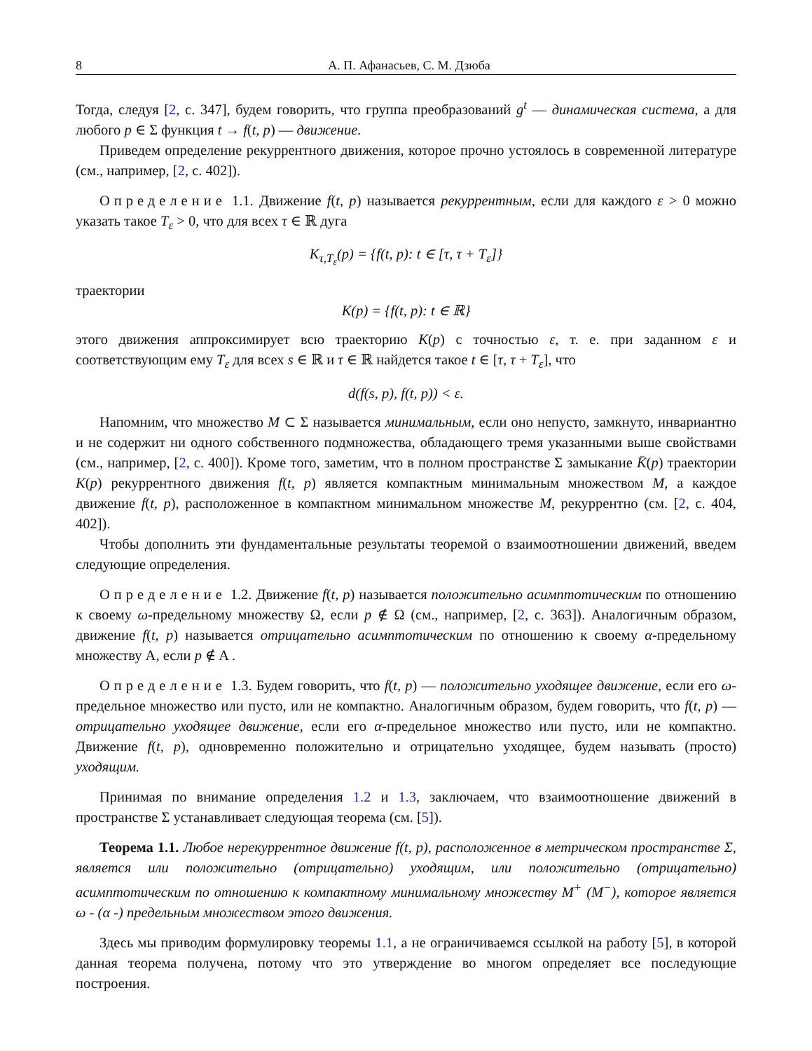8 А. П. Афанасьев, С. М. Дзюба
Тогда, следуя [2, с. 347], будем говорить, что группа преобразований g<sup>t</sup> — динамическая система, а для любого p ∈ Σ функция t → f(t, p) — движение.
Приведем определение рекуррентного движения, которое прочно устоялось в современной литературе (см., например, [2, с. 402]).
Определение 1.1. Движение f(t, p) называется рекуррентным, если для каждого ε > 0 можно указать такое T<sub>ε</sub> > 0, что для всех τ ∈ ℝ дуга
K<sub>τ,T<sub>ε</sub></sub>(p) = {f(t, p): t ∈ [τ, τ + T<sub>ε</sub>]}
траектории
K(p) = {f(t, p): t ∈ ℝ}
этого движения аппроксимирует всю траекторию K(p) с точностью ε, т. е. при заданном ε и соответствующим ему T<sub>ε</sub> для всех s ∈ ℝ и τ ∈ ℝ найдется такое t ∈ [τ, τ + T<sub>ε</sub>], что
d(f(s, p), f(t, p)) < ε.
Напомним, что множество M ⊂ Σ называется минимальным, если оно непусто, замкнуто, инвариантно и не содержит ни одного собственного подмножества, обладающего тремя указанными выше свойствами (см., например, [2, с. 400]). Кроме того, заметим, что в полном пространстве Σ замыкание K̄(p) траектории K(p) рекуррентного движения f(t, p) является компактным минимальным множеством M, а каждое движение f(t, p), расположенное в компактном минимальном множестве M, рекуррентно (см. [2, с. 404, 402]).
Чтобы дополнить эти фундаментальные результаты теоремой о взаимоотношении движений, введем следующие определения.
Определение 1.2. Движение f(t, p) называется положительно асимптотическим по отношению к своему ω-предельному множеству Ω, если p ∉ Ω (см., например, [2, с. 363]). Аналогичным образом, движение f(t, p) называется отрицательно асимптотическим по отношению к своему α-предельному множеству A, если p ∉ A .
Определение 1.3. Будем говорить, что f(t, p) — положительно уходящее движение, если его ω-предельное множество или пусто, или не компактно. Аналогичным образом, будем говорить, что f(t, p) — отрицательно уходящее движение, если его α-предельное множество или пусто, или не компактно. Движение f(t, p), одновременно положительно и отрицательно уходящее, будем называть (просто) уходящим.
Принимая по внимание определения 1.2 и 1.3, заключаем, что взаимоотношение движений в пространстве Σ устанавливает следующая теорема (см. [5]).
Теорема 1.1. Любое нерекуррентное движение f(t, p), расположенное в метрическом пространстве Σ, является или положительно (отрицательно) уходящим, или положительно (отрицательно) асимптотическим по отношению к компактному минимальному множеству M<sup>+</sup> (M<sup>−</sup>), которое является ω - (α -) предельным множеством этого движения.
Здесь мы приводим формулировку теоремы 1.1, а не ограничиваемся ссылкой на работу [5], в которой данная теорема получена, потому что это утверждение во многом определяет все последующие построения.